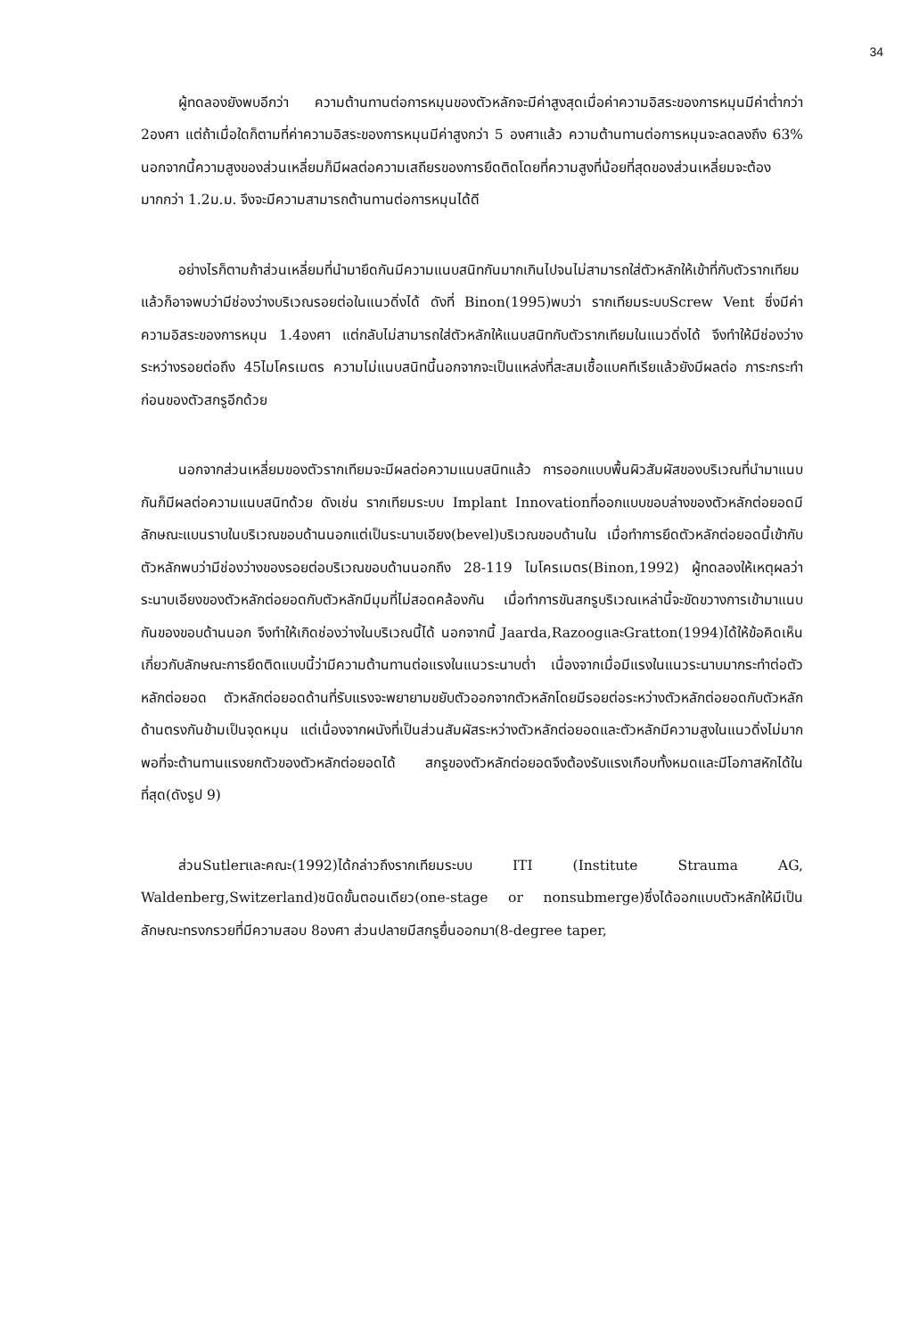34
ผู้ทดลองยังพบอีกว่า ความต้านทานต่อการหมุนของตัวหลักจะมีค่าสูงสุดเมื่อค่าความอิสระของการหมุนมีค่าต่ำกว่า 2องศา แต่ถ้าเมื่อใดก็ตามที่ค่าความอิสระของการหมุนมีค่าสูงกว่า 5 องศาแล้ว ความต้านทานต่อการหมุนจะลดลงถึง 63% นอกจากนี้ความสูงของส่วนเหลี่ยมก็มีผลต่อความเสถียรของการยึดติดโดยที่ความสูงที่น้อยที่สุดของส่วนเหลี่ยมจะต้องมากกว่า 1.2ม.ม. จึงจะมีความสามารถต้านทานต่อการหมุนได้ดี
อย่างไรก็ตามถ้าส่วนเหลี่ยมที่นำมายึดกันมีความแนบสนิทกันมากเกินไปจนไม่สามารถใส่ตัวหลักให้เข้าที่กับตัวรากเทียมแล้วก็อาจพบว่ามีช่องว่างบริเวณรอยต่อในแนวดิ่งได้ ดังที่ Binon(1995)พบว่า รากเทียมระบบScrew Vent ซึ่งมีค่าความอิสระของการหมุน 1.4องศา แต่กลับไม่สามารถใส่ตัวหลักให้แนบสนิทกับตัวรากเทียมในแนวดิ่งได้ จึงทำให้มีช่องว่างระหว่างรอยต่อถึง 45ไมโครเมตร ความไม่แนบสนิทนี้นอกจากจะเป็นแหล่งที่สะสมเชื้อแบคทีเรียแล้วยังมีผลต่อ ภาระกระทำก่อนของตัวสกรูอีกด้วย
นอกจากส่วนเหลี่ยมของตัวรากเทียมจะมีผลต่อความแนบสนิทแล้ว การออกแบบพื้นผิวสัมผัสของบริเวณที่นำมาแนบกันก็มีผลต่อความแนบสนิทด้วย ดังเช่น รากเทียมระบบ Implant Innovationที่ออกแบบขอบล่างของตัวหลักต่อยอดมีลักษณะแบนราบในบริเวณขอบด้านนอกแต่เป็นระนาบเอียง(bevel)บริเวณขอบด้านใน เมื่อทำการยึดตัวหลักต่อยอดนี้เข้ากับตัวหลักพบว่ามีช่องว่างของรอยต่อบริเวณขอบด้านนอกถึง 28-119 ไมโครเมตร(Binon,1992) ผู้ทดลองให้เหตุผลว่าระนาบเอียงของตัวหลักต่อยอดกับตัวหลักมีมุมที่ไม่สอดคล้องกัน เมื่อทำการขันสกรูบริเวณเหล่านี้จะขัดขวางการเข้ามาแนบกันของขอบด้านนอก จึงทำให้เกิดช่องว่างในบริเวณนี้ได้ นอกจากนี้ Jaarda,RazoogและGratton(1994)ได้ให้ข้อคิดเห็นเกี่ยวกับลักษณะการยึดติดแบบนี้ว่ามีความต้านทานต่อแรงในแนวระนาบต่ำ เนื่องจากเมื่อมีแรงในแนวระนาบมากระทำต่อตัวหลักต่อยอด ตัวหลักต่อยอดด้านที่รับแรงจะพยายามขยับตัวออกจากตัวหลักโดยมีรอยต่อระหว่างตัวหลักต่อยอดกับตัวหลักด้านตรงกันข้ามเป็นจุดหมุน แต่เนื่องจากผนังที่เป็นส่วนสัมผัสระหว่างตัวหลักต่อยอดและตัวหลักมีความสูงในแนวดิ่งไม่มากพอที่จะต้านทานแรงยกตัวของตัวหลักต่อยอดได้ สกรูของตัวหลักต่อยอดจึงต้องรับแรงเกือบทั้งหมดและมีโอกาสหักได้ในที่สุด(ดังรูป 9)
ส่วนSutlerและคณะ(1992)ได้กล่าวถึงรากเทียมระบบ ITI (Institute Strauma AG, Waldenberg,Switzerland)ชนิดขั้นตอนเดียว(one-stage or nonsubmerge)ซึ่งได้ออกแบบตัวหลักให้มีเป็นลักษณะทรงกรวยที่มีความสอบ 8องศา ส่วนปลายมีสกรูยื่นออกมา(8-degree taper,